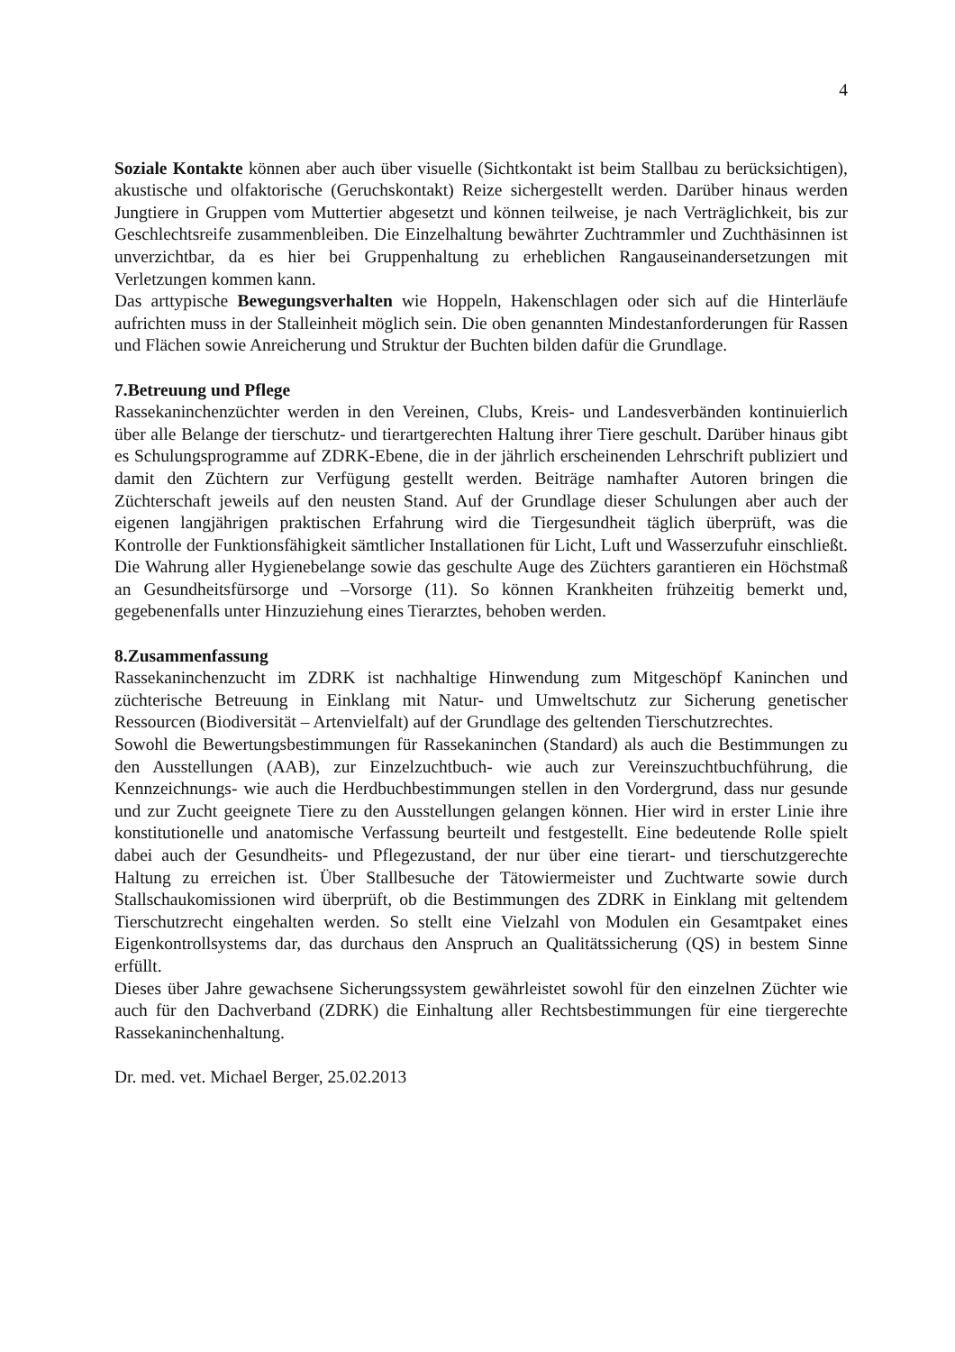4
Soziale Kontakte können aber auch über visuelle (Sichtkontakt ist beim Stallbau zu berücksichtigen), akustische und olfaktorische (Geruchskontakt) Reize sichergestellt werden. Darüber hinaus werden Jungtiere in Gruppen vom Muttertier abgesetzt und können teilweise, je nach Verträglichkeit, bis zur Geschlechtsreife zusammenbleiben. Die Einzelhaltung bewährter Zuchtrammler und Zuchthäsinnen ist unverzichtbar, da es hier bei Gruppenhaltung zu erheblichen Rangauseinandersetzungen mit Verletzungen kommen kann.
Das arttypische Bewegungsverhalten wie Hoppeln, Hakenschlagen oder sich auf die Hinterläufe aufrichten muss in der Stalleinheit möglich sein. Die oben genannten Mindestanforderungen für Rassen und Flächen sowie Anreicherung und Struktur der Buchten bilden dafür die Grundlage.
7.Betreuung und Pflege
Rassekaninchenzüchter werden in den Vereinen, Clubs, Kreis- und Landesverbänden kontinuierlich über alle Belange der tierschutz- und tierartgerechten Haltung ihrer Tiere geschult. Darüber hinaus gibt es Schulungsprogramme auf ZDRK-Ebene, die in der jährlich erscheinenden Lehrschrift publiziert und damit den Züchtern zur Verfügung gestellt werden. Beiträge namhafter Autoren bringen die Züchterschaft jeweils auf den neusten Stand. Auf der Grundlage dieser Schulungen aber auch der eigenen langjährigen praktischen Erfahrung wird die Tiergesundheit täglich überprüft, was die Kontrolle der Funktionsfähigkeit sämtlicher Installationen für Licht, Luft und Wasserzufuhr einschließt. Die Wahrung aller Hygienebelange sowie das geschulte Auge des Züchters garantieren ein Höchstmaß an Gesundheitsfürsorge und –Vorsorge (11). So können Krankheiten frühzeitig bemerkt und, gegebenenfalls unter Hinzuziehung eines Tierarztes, behoben werden.
8.Zusammenfassung
Rassekaninchenzucht im ZDRK ist nachhaltige Hinwendung zum Mitgeschöpf Kaninchen und züchterische Betreuung in Einklang mit Natur- und Umweltschutz zur Sicherung genetischer Ressourcen (Biodiversität – Artenvielfalt) auf der Grundlage des geltenden Tierschutzrechtes.
Sowohl die Bewertungsbestimmungen für Rassekaninchen (Standard) als auch die Bestimmungen zu den Ausstellungen (AAB), zur Einzelzuchtbuch- wie auch zur Vereinszuchtbuchführung, die Kennzeichnungs- wie auch die Herdbuchbestimmungen stellen in den Vordergrund, dass nur gesunde und zur Zucht geeignete Tiere zu den Ausstellungen gelangen können. Hier wird in erster Linie ihre konstitutionelle und anatomische Verfassung beurteilt und festgestellt. Eine bedeutende Rolle spielt dabei auch der Gesundheits- und Pflegezustand, der nur über eine tierart- und tierschutzgerechte Haltung zu erreichen ist. Über Stallbesuche der Tätowiermeister und Zuchtwarte sowie durch Stallschaukomissionen wird überprüft, ob die Bestimmungen des ZDRK in Einklang mit geltendem Tierschutzrecht eingehalten werden. So stellt eine Vielzahl von Modulen ein Gesamtpaket eines Eigenkontrollsystems dar, das durchaus den Anspruch an Qualitätssicherung (QS) in bestem Sinne erfüllt.
Dieses über Jahre gewachsene Sicherungssystem gewährleistet sowohl für den einzelnen Züchter wie auch für den Dachverband (ZDRK) die Einhaltung aller Rechtsbestimmungen für eine tiergerechte Rassekaninchenhaltung.
Dr. med. vet. Michael Berger, 25.02.2013